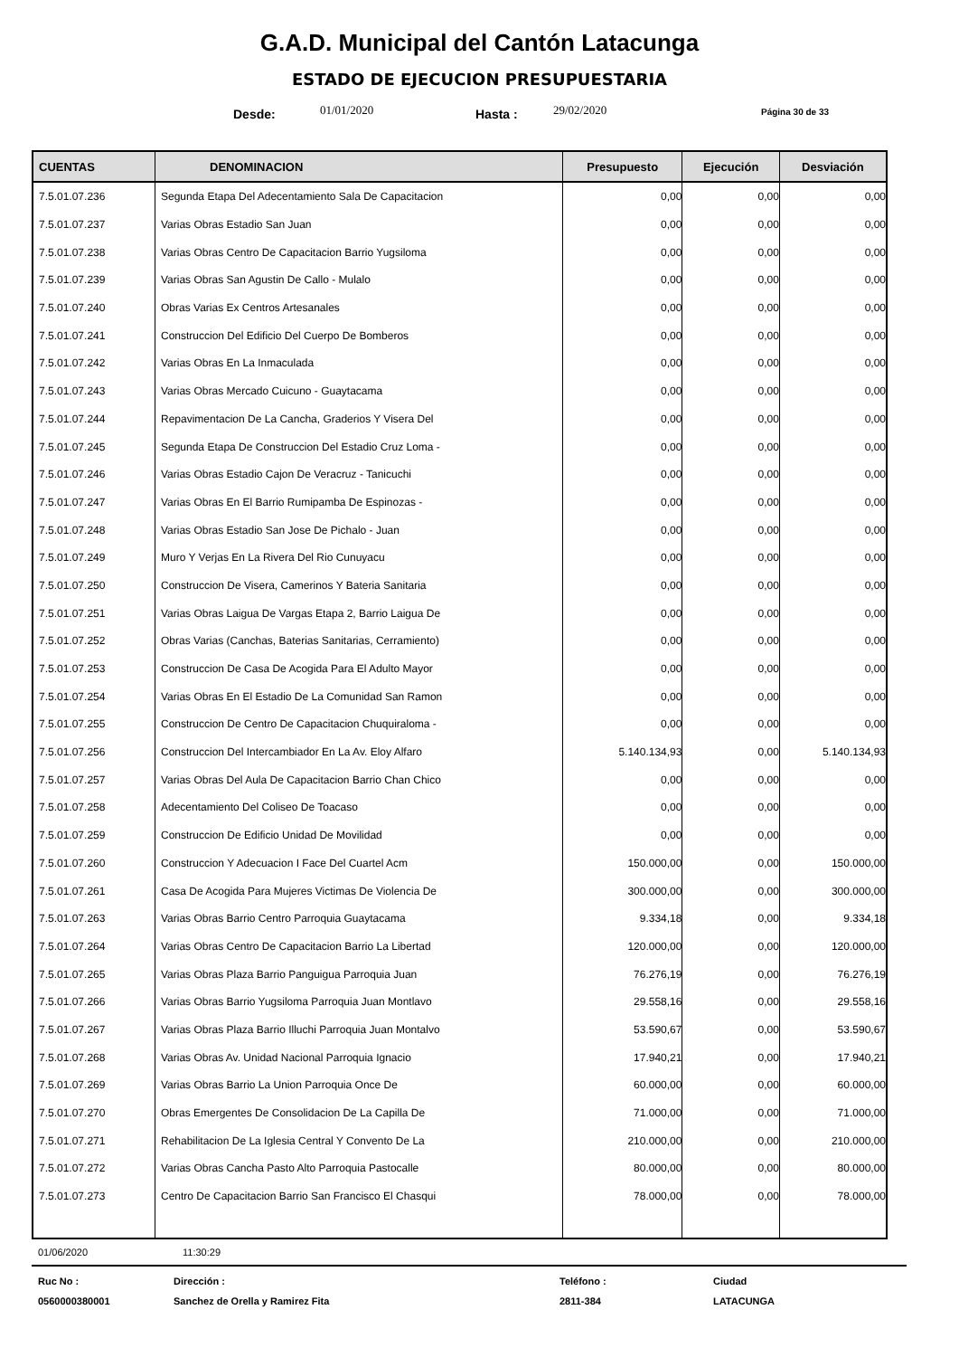G.A.D. Municipal del Cantón Latacunga
ESTADO DE EJECUCION PRESUPUESTARIA
Desde: 01/01/2020 Hasta : 29/02/2020 Página 30 de 33
| CUENTAS | DENOMINACION | Presupuesto | Ejecución | Desviación |
| --- | --- | --- | --- | --- |
| 7.5.01.07.236 | Segunda Etapa Del Adecentamiento Sala De Capacitacion | 0,00 | 0,00 | 0,00 |
| 7.5.01.07.237 | Varias Obras Estadio San Juan | 0,00 | 0,00 | 0,00 |
| 7.5.01.07.238 | Varias Obras Centro De Capacitacion Barrio Yugsiloma | 0,00 | 0,00 | 0,00 |
| 7.5.01.07.239 | Varias Obras San Agustin De Callo - Mulalo | 0,00 | 0,00 | 0,00 |
| 7.5.01.07.240 | Obras Varias Ex Centros Artesanales | 0,00 | 0,00 | 0,00 |
| 7.5.01.07.241 | Construccion Del Edificio Del Cuerpo De Bomberos | 0,00 | 0,00 | 0,00 |
| 7.5.01.07.242 | Varias Obras En La Inmaculada | 0,00 | 0,00 | 0,00 |
| 7.5.01.07.243 | Varias Obras Mercado Cuicuno - Guaytacama | 0,00 | 0,00 | 0,00 |
| 7.5.01.07.244 | Repavimentacion De La Cancha, Graderios Y Visera Del | 0,00 | 0,00 | 0,00 |
| 7.5.01.07.245 | Segunda Etapa De Construccion Del Estadio Cruz Loma - | 0,00 | 0,00 | 0,00 |
| 7.5.01.07.246 | Varias Obras Estadio Cajon De Veracruz - Tanicuchi | 0,00 | 0,00 | 0,00 |
| 7.5.01.07.247 | Varias Obras En El Barrio Rumipamba De Espinozas - | 0,00 | 0,00 | 0,00 |
| 7.5.01.07.248 | Varias Obras Estadio San Jose De Pichalo - Juan | 0,00 | 0,00 | 0,00 |
| 7.5.01.07.249 | Muro Y Verjas En La Rivera Del Rio Cunuyacu | 0,00 | 0,00 | 0,00 |
| 7.5.01.07.250 | Construccion De Visera, Camerinos Y Bateria Sanitaria | 0,00 | 0,00 | 0,00 |
| 7.5.01.07.251 | Varias Obras Laigua De Vargas Etapa 2, Barrio Laigua De | 0,00 | 0,00 | 0,00 |
| 7.5.01.07.252 | Obras Varias (Canchas, Baterias Sanitarias, Cerramiento) | 0,00 | 0,00 | 0,00 |
| 7.5.01.07.253 | Construccion De Casa De Acogida Para El Adulto Mayor | 0,00 | 0,00 | 0,00 |
| 7.5.01.07.254 | Varias Obras En El Estadio De La Comunidad San Ramon | 0,00 | 0,00 | 0,00 |
| 7.5.01.07.255 | Construccion De Centro De Capacitacion Chuquiraloma - | 0,00 | 0,00 | 0,00 |
| 7.5.01.07.256 | Construccion Del Intercambiador En La Av. Eloy Alfaro | 5.140.134,93 | 0,00 | 5.140.134,93 |
| 7.5.01.07.257 | Varias Obras Del Aula De Capacitacion Barrio Chan Chico | 0,00 | 0,00 | 0,00 |
| 7.5.01.07.258 | Adecentamiento Del Coliseo De Toacaso | 0,00 | 0,00 | 0,00 |
| 7.5.01.07.259 | Construccion De Edificio Unidad De Movilidad | 0,00 | 0,00 | 0,00 |
| 7.5.01.07.260 | Construccion Y Adecuacion I Face Del Cuartel Acm | 150.000,00 | 0,00 | 150.000,00 |
| 7.5.01.07.261 | Casa De Acogida Para Mujeres Victimas De Violencia De | 300.000,00 | 0,00 | 300.000,00 |
| 7.5.01.07.263 | Varias Obras Barrio Centro Parroquia Guaytacama | 9.334,18 | 0,00 | 9.334,18 |
| 7.5.01.07.264 | Varias Obras Centro De Capacitacion Barrio La Libertad | 120.000,00 | 0,00 | 120.000,00 |
| 7.5.01.07.265 | Varias Obras Plaza Barrio Panguigua Parroquia Juan | 76.276,19 | 0,00 | 76.276,19 |
| 7.5.01.07.266 | Varias Obras Barrio Yugsiloma Parroquia Juan Montlavo | 29.558,16 | 0,00 | 29.558,16 |
| 7.5.01.07.267 | Varias Obras Plaza Barrio Illuchi Parroquia Juan Montalvo | 53.590,67 | 0,00 | 53.590,67 |
| 7.5.01.07.268 | Varias Obras Av. Unidad Nacional Parroquia Ignacio | 17.940,21 | 0,00 | 17.940,21 |
| 7.5.01.07.269 | Varias Obras Barrio La Union Parroquia Once De | 60.000,00 | 0,00 | 60.000,00 |
| 7.5.01.07.270 | Obras Emergentes De Consolidacion De La Capilla De | 71.000,00 | 0,00 | 71.000,00 |
| 7.5.01.07.271 | Rehabilitacion De La Iglesia Central Y Convento De La | 210.000,00 | 0,00 | 210.000,00 |
| 7.5.01.07.272 | Varias Obras Cancha Pasto Alto Parroquia Pastocalle | 80.000,00 | 0,00 | 80.000,00 |
| 7.5.01.07.273 | Centro De Capacitacion Barrio San Francisco El Chasqui | 78.000,00 | 0,00 | 78.000,00 |
01/06/2020 11:30:29
Ruc No : Dirección : Teléfono : Ciudad 0560000380001 Sanchez de Orella y Ramirez Fita 2811-384 LATACUNGA